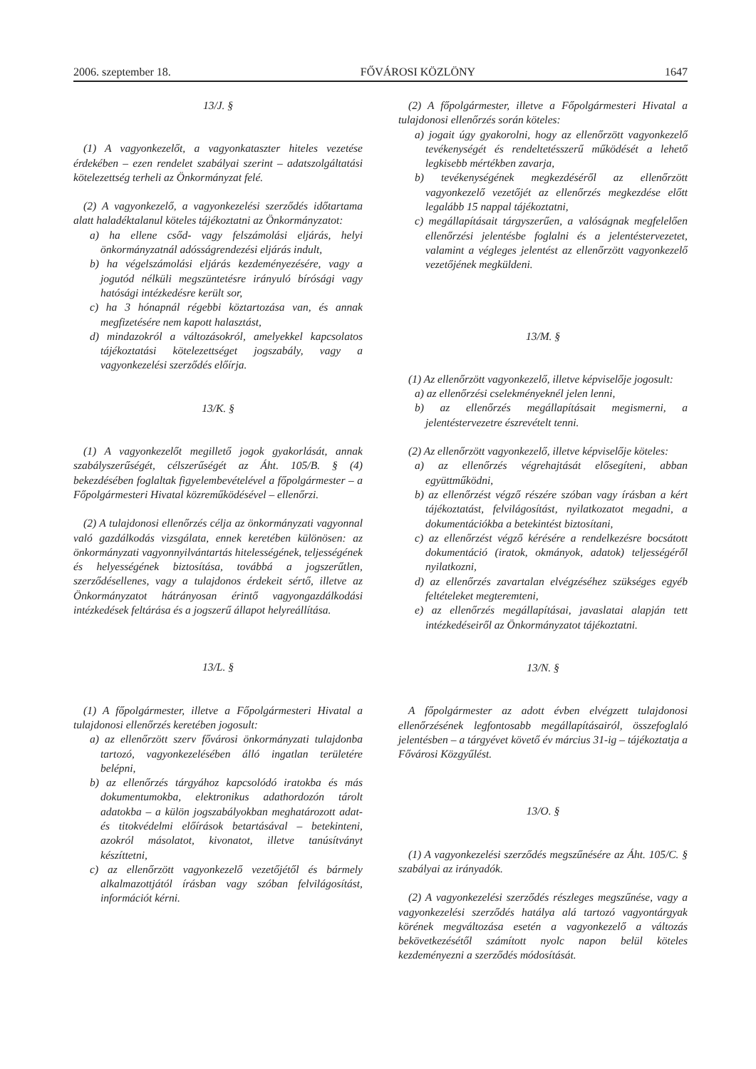2006. szeptember 18. FŐVÁROSI KÖZLÖNY 1647
13/J. §
(1) A vagyonkezelőt, a vagyonkataszter hiteles vezetése érdekében – ezen rendelet szabályai szerint – adatszolgáltatási kötelezettség terheli az Önkormányzat felé.
(2) A vagyonkezelő, a vagyonkezelési szerződés időtartama alatt haladéktalanul köteles tájékoztatni az Önkormányzatot:
a) ha ellene csőd- vagy felszámolási eljárás, helyi önkormányzatnál adósságrendezési eljárás indult,
b) ha végelszámolási eljárás kezdeményezésére, vagy a jogutód nélküli megszüntetésre irányuló bírósági vagy hatósági intézkedésre került sor,
c) ha 3 hónapnál régebbi köztartozása van, és annak megfizetésére nem kapott halasztást,
d) mindazokról a változásokról, amelyekkel kapcsolatos tájékoztatási kötelezettséget jogszabály, vagy a vagyonkezelési szerződés előírja.
13/K. §
(1) A vagyonkezelőt megillető jogok gyakorlását, annak szabályszerűségét, célszerűségét az Áht. 105/B. § (4) bekezdésében foglaltak figyelembevételével a főpolgármester – a Főpolgármesteri Hivatal közreműködésével – ellenőrzi.
(2) A tulajdonosi ellenőrzés célja az önkormányzati vagyonnal való gazdálkodás vizsgálata, ennek keretében különösen: az önkormányzati vagyonnyilvántartás hitelességének, teljességének és helyességének biztosítása, továbbá a jogszerűtlen, szerződésellenes, vagy a tulajdonos érdekeit sértő, illetve az Önkormányzatot hátrányosan érintő vagyongazdálkodási intézkedések feltárása és a jogszerű állapot helyreállítása.
13/L. §
(1) A főpolgármester, illetve a Főpolgármesteri Hivatal a tulajdonosi ellenőrzés keretében jogosult:
a) az ellenőrzött szerv fővárosi önkormányzati tulajdonba tartozó, vagyonkezelésében álló ingatlan területére belépni,
b) az ellenőrzés tárgyához kapcsolódó iratokba és más dokumentumokba, elektronikus adathordozón tárolt adatokba – a külön jogszabályokban meghatározott adat- és titokvédelmi előírások betartásával – betekinteni, azokról másolatot, kivonatot, illetve tanúsítványt készíttetni,
c) az ellenőrzött vagyonkezelő vezetőjétől és bármely alkalmazottjától írásban vagy szóban felvilágosítást, információt kérni.
(2) A főpolgármester, illetve a Főpolgármesteri Hivatal a tulajdonosi ellenőrzés során köteles:
a) jogait úgy gyakorolni, hogy az ellenőrzött vagyonkezelő tevékenységét és rendeltetésszerű működését a lehető legkisebb mértékben zavarja,
b) tevékenységének megkezdéséről az ellenőrzött vagyonkezelő vezetőjét az ellenőrzés megkezdése előtt legalább 15 nappal tájékoztatni,
c) megállapításait tárgyszerűen, a valóságnak megfelelően ellenőrzési jelentésbe foglalni és a jelentéstervezetet, valamint a végleges jelentést az ellenőrzött vagyonkezelő vezetőjének megküldeni.
13/M. §
(1) Az ellenőrzött vagyonkezelő, illetve képviselője jogosult:
a) az ellenőrzési cselekményeknél jelen lenni,
b) az ellenőrzés megállapításait megismerni, a jelentéstervezetre észrevételt tenni.
(2) Az ellenőrzött vagyonkezelő, illetve képviselője köteles:
a) az ellenőrzés végrehajtását elősegíteni, abban együttműködni,
b) az ellenőrzést végző részére szóban vagy írásban a kért tájékoztatást, felvilágosítást, nyilatkozatot megadni, a dokumentációkba a betekintést biztosítani,
c) az ellenőrzést végző kérésére a rendelkezésre bocsátott dokumentáció (iratok, okmányok, adatok) teljességéről nyilatkozni,
d) az ellenőrzés zavartalan elvégzéséhez szükséges egyéb feltételeket megteremteni,
e) az ellenőrzés megállapításai, javaslatai alapján tett intézkedéseiről az Önkormányzatot tájékoztatni.
13/N. §
A főpolgármester az adott évben elvégzett tulajdonosi ellenőrzésének legfontosabb megállapításairól, összefoglaló jelentésben – a tárgyévet követő év március 31-ig – tájékoztatja a Fővárosi Közgyűlést.
13/O. §
(1) A vagyonkezelési szerződés megszűnésére az Áht. 105/C. § szabályai az irányadók.
(2) A vagyonkezelési szerződés részleges megszűnése, vagy a vagyonkezelési szerződés hatálya alá tartozó vagyontárgyak körének megváltozása esetén a vagyonkezelő a változás bekövetkezésétől számított nyolc napon belül köteles kezdeményezni a szerződés módosítását.